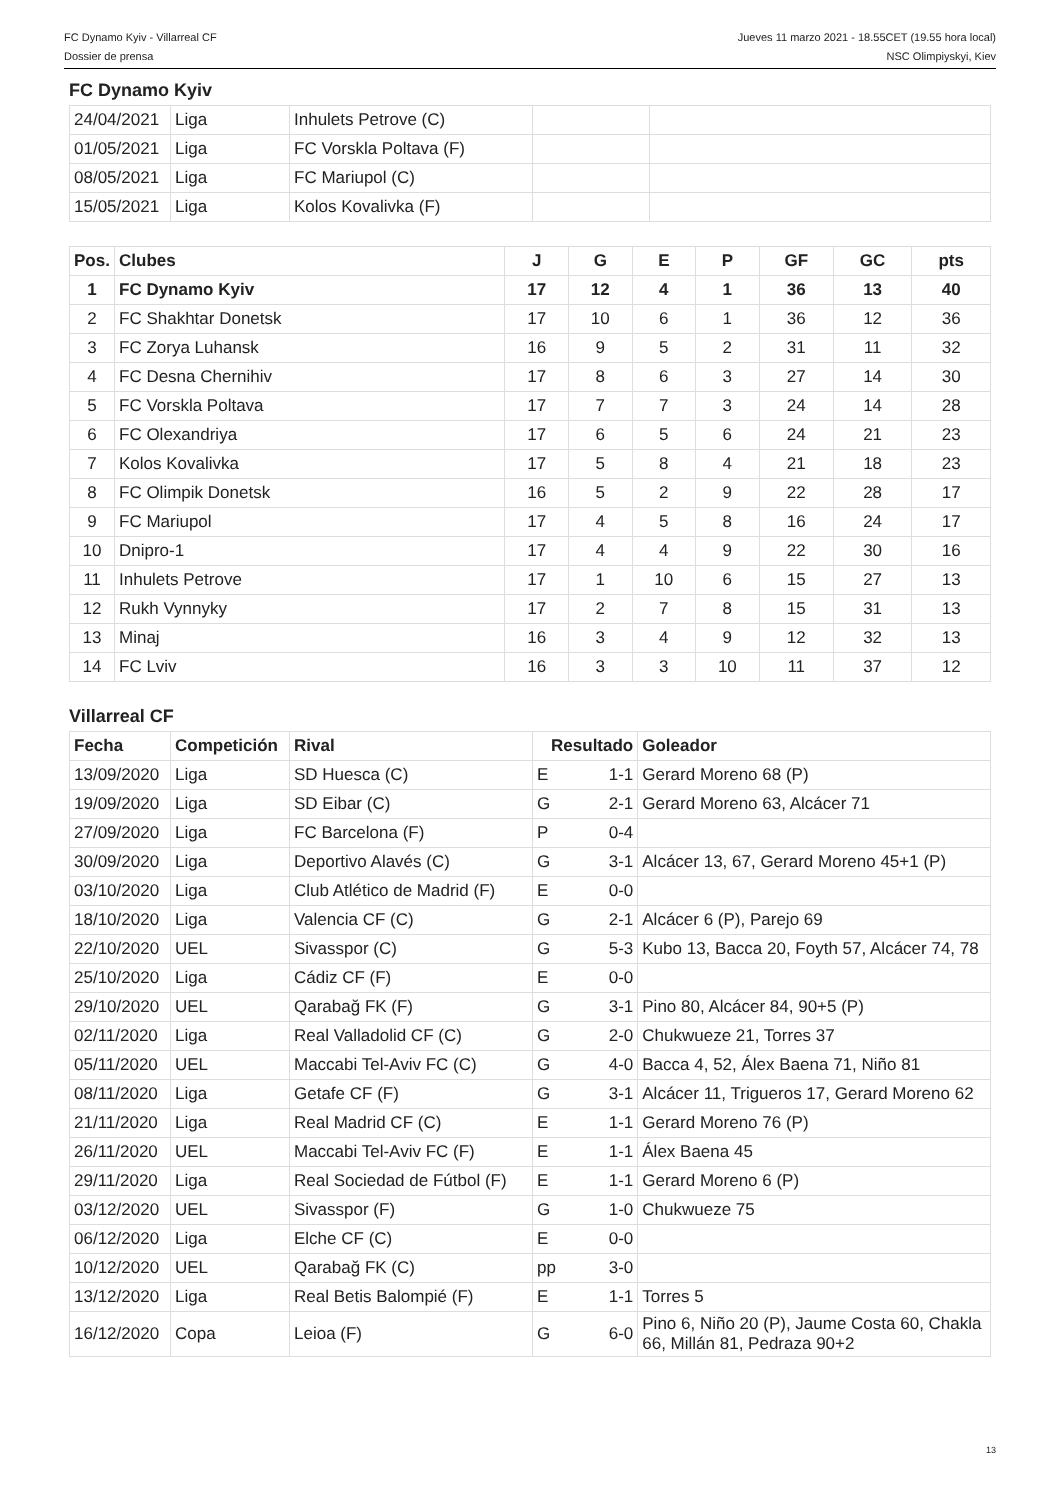FC Dynamo Kyiv - Villarreal CF
Dossier de prensa
Jueves 11 marzo 2021 - 18.55CET (19.55 hora local)
NSC Olimpiyskyi, Kiev
FC Dynamo Kyiv
| 24/04/2021 | Liga | Inhulets Petrove (C) | | |
| 01/05/2021 | Liga | FC Vorskla Poltava (F) | | |
| 08/05/2021 | Liga | FC Mariupol (C) | | |
| 15/05/2021 | Liga | Kolos Kovalivka (F) | | |
| Pos. | Clubes | J | G | E | P | GF | GC | pts |
| --- | --- | --- | --- | --- | --- | --- | --- | --- |
| 1 | FC Dynamo Kyiv | 17 | 12 | 4 | 1 | 36 | 13 | 40 |
| 2 | FC Shakhtar Donetsk | 17 | 10 | 6 | 1 | 36 | 12 | 36 |
| 3 | FC Zorya Luhansk | 16 | 9 | 5 | 2 | 31 | 11 | 32 |
| 4 | FC Desna Chernihiv | 17 | 8 | 6 | 3 | 27 | 14 | 30 |
| 5 | FC Vorskla Poltava | 17 | 7 | 7 | 3 | 24 | 14 | 28 |
| 6 | FC Olexandriya | 17 | 6 | 5 | 6 | 24 | 21 | 23 |
| 7 | Kolos Kovalivka | 17 | 5 | 8 | 4 | 21 | 18 | 23 |
| 8 | FC Olimpik Donetsk | 16 | 5 | 2 | 9 | 22 | 28 | 17 |
| 9 | FC Mariupol | 17 | 4 | 5 | 8 | 16 | 24 | 17 |
| 10 | Dnipro-1 | 17 | 4 | 4 | 9 | 22 | 30 | 16 |
| 11 | Inhulets Petrove | 17 | 1 | 10 | 6 | 15 | 27 | 13 |
| 12 | Rukh Vynnyky | 17 | 2 | 7 | 8 | 15 | 31 | 13 |
| 13 | Minaj | 16 | 3 | 4 | 9 | 12 | 32 | 13 |
| 14 | FC Lviv | 16 | 3 | 3 | 10 | 11 | 37 | 12 |
Villarreal CF
| Fecha | Competición | Rival | Resultado | | Goleador |
| --- | --- | --- | --- | --- | --- |
| 13/09/2020 | Liga | SD Huesca (C) | E | 1-1 | Gerard Moreno 68 (P) |
| 19/09/2020 | Liga | SD Eibar (C) | G | 2-1 | Gerard Moreno 63, Alcácer 71 |
| 27/09/2020 | Liga | FC Barcelona (F) | P | 0-4 | |
| 30/09/2020 | Liga | Deportivo Alavés (C) | G | 3-1 | Alcácer 13, 67, Gerard Moreno 45+1 (P) |
| 03/10/2020 | Liga | Club Atlético de Madrid (F) | E | 0-0 | |
| 18/10/2020 | Liga | Valencia CF (C) | G | 2-1 | Alcácer 6 (P), Parejo 69 |
| 22/10/2020 | UEL | Sivasspor (C) | G | 5-3 | Kubo 13, Bacca 20, Foyth 57, Alcácer 74, 78 |
| 25/10/2020 | Liga | Cádiz CF (F) | E | 0-0 | |
| 29/10/2020 | UEL | Qarabağ FK (F) | G | 3-1 | Pino 80, Alcácer 84, 90+5 (P) |
| 02/11/2020 | Liga | Real Valladolid CF (C) | G | 2-0 | Chukwueze 21, Torres 37 |
| 05/11/2020 | UEL | Maccabi Tel-Aviv FC (C) | G | 4-0 | Bacca 4, 52, Álex Baena 71, Niño 81 |
| 08/11/2020 | Liga | Getafe CF (F) | G | 3-1 | Alcácer 11, Trigueros 17, Gerard Moreno 62 |
| 21/11/2020 | Liga | Real Madrid CF (C) | E | 1-1 | Gerard Moreno 76 (P) |
| 26/11/2020 | UEL | Maccabi Tel-Aviv FC (F) | E | 1-1 | Álex Baena 45 |
| 29/11/2020 | Liga | Real Sociedad de Fútbol (F) | E | 1-1 | Gerard Moreno 6 (P) |
| 03/12/2020 | UEL | Sivasspor (F) | G | 1-0 | Chukwueze 75 |
| 06/12/2020 | Liga | Elche CF (C) | E | 0-0 | |
| 10/12/2020 | UEL | Qarabağ FK (C) | pp | 3-0 | |
| 13/12/2020 | Liga | Real Betis Balompié (F) | E | 1-1 | Torres 5 |
| 16/12/2020 | Copa | Leioa (F) | G | 6-0 | Pino 6, Niño 20 (P), Jaume Costa 60, Chakla 66, Millán 81, Pedraza 90+2 |
13